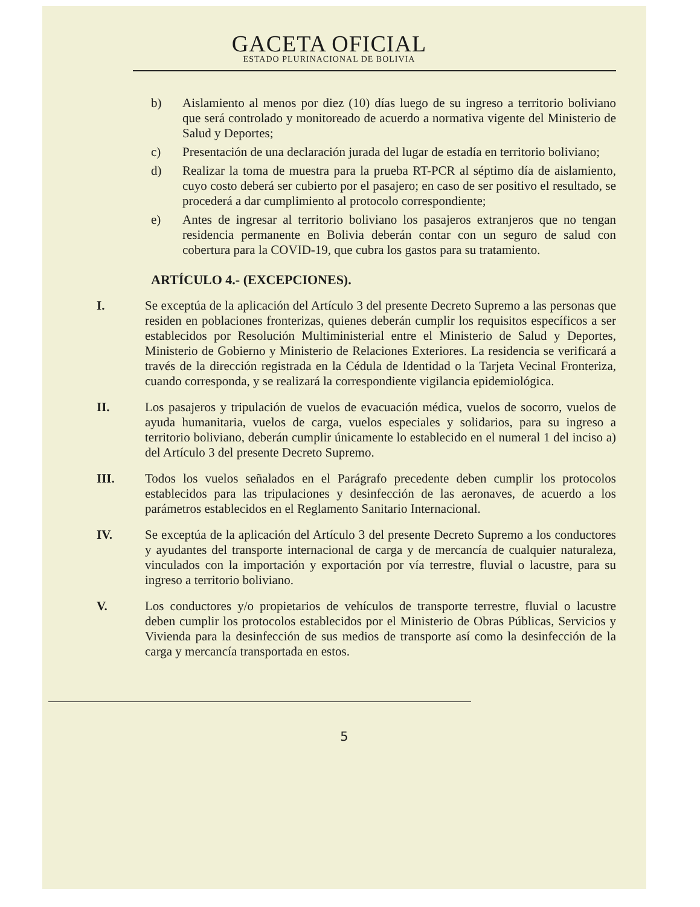GACETA OFICIAL
ESTADO PLURINACIONAL DE BOLIVIA
b) Aislamiento al menos por diez (10) días luego de su ingreso a territorio boliviano que será controlado y monitoreado de acuerdo a normativa vigente del Ministerio de Salud y Deportes;
c) Presentación de una declaración jurada del lugar de estadía en territorio boliviano;
d) Realizar la toma de muestra para la prueba RT-PCR al séptimo día de aislamiento, cuyo costo deberá ser cubierto por el pasajero; en caso de ser positivo el resultado, se procederá a dar cumplimiento al protocolo correspondiente;
e) Antes de ingresar al territorio boliviano los pasajeros extranjeros que no tengan residencia permanente en Bolivia deberán contar con un seguro de salud con cobertura para la COVID-19, que cubra los gastos para su tratamiento.
ARTÍCULO 4.- (EXCEPCIONES).
I. Se exceptúa de la aplicación del Artículo 3 del presente Decreto Supremo a las personas que residen en poblaciones fronterizas, quienes deberán cumplir los requisitos específicos a ser establecidos por Resolución Multiministerial entre el Ministerio de Salud y Deportes, Ministerio de Gobierno y Ministerio de Relaciones Exteriores. La residencia se verificará a través de la dirección registrada en la Cédula de Identidad o la Tarjeta Vecinal Fronteriza, cuando corresponda, y se realizará la correspondiente vigilancia epidemiológica.
II. Los pasajeros y tripulación de vuelos de evacuación médica, vuelos de socorro, vuelos de ayuda humanitaria, vuelos de carga, vuelos especiales y solidarios, para su ingreso a territorio boliviano, deberán cumplir únicamente lo establecido en el numeral 1 del inciso a) del Artículo 3 del presente Decreto Supremo.
III. Todos los vuelos señalados en el Parágrafo precedente deben cumplir los protocolos establecidos para las tripulaciones y desinfección de las aeronaves, de acuerdo a los parámetros establecidos en el Reglamento Sanitario Internacional.
IV. Se exceptúa de la aplicación del Artículo 3 del presente Decreto Supremo a los conductores y ayudantes del transporte internacional de carga y de mercancía de cualquier naturaleza, vinculados con la importación y exportación por vía terrestre, fluvial o lacustre, para su ingreso a territorio boliviano.
V. Los conductores y/o propietarios de vehículos de transporte terrestre, fluvial o lacustre deben cumplir los protocolos establecidos por el Ministerio de Obras Públicas, Servicios y Vivienda para la desinfección de sus medios de transporte así como la desinfección de la carga y mercancía transportada en estos.
5